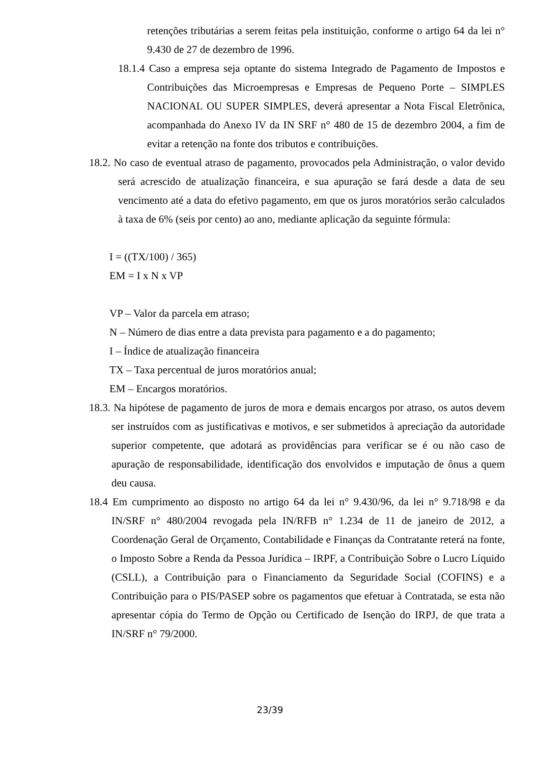retenções tributárias a serem feitas pela instituição, conforme o artigo 64 da lei n° 9.430 de 27 de dezembro de 1996.
18.1.4 Caso a empresa seja optante do sistema Integrado de Pagamento de Impostos e Contribuições das Microempresas e Empresas de Pequeno Porte – SIMPLES NACIONAL OU SUPER SIMPLES, deverá apresentar a Nota Fiscal Eletrônica, acompanhada do Anexo IV da IN SRF n° 480 de 15 de dezembro 2004, a fim de evitar a retenção na fonte dos tributos e contribuições.
18.2. No caso de eventual atraso de pagamento, provocados pela Administração, o valor devido será acrescido de atualização financeira, e sua apuração se fará desde a data de seu vencimento até a data do efetivo pagamento, em que os juros moratórios serão calculados à taxa de 6% (seis por cento) ao ano, mediante aplicação da seguinte fórmula:
I = ((TX/100) / 365)
EM = I x N x VP
VP – Valor da parcela em atraso;
N – Número de dias entre a data prevista para pagamento e a do pagamento;
I – Índice de atualização financeira
TX – Taxa percentual de juros moratórios anual;
EM – Encargos moratórios.
18.3. Na hipótese de pagamento de juros de mora e demais encargos por atraso, os autos devem ser instruídos com as justificativas e motivos, e ser submetidos à apreciação da autoridade superior competente, que adotará as providências para verificar se é ou não caso de apuração de responsabilidade, identificação dos envolvidos e imputação de ônus a quem deu causa.
18.4 Em cumprimento ao disposto no artigo 64 da lei n° 9.430/96, da lei n° 9.718/98 e da IN/SRF n° 480/2004 revogada pela IN/RFB n° 1.234 de 11 de janeiro de 2012, a Coordenação Geral de Orçamento, Contabilidade e Finanças da Contratante reterá na fonte, o Imposto Sobre a Renda da Pessoa Jurídica – IRPF, a Contribuição Sobre o Lucro Líquido (CSLL), a Contribuição para o Financiamento da Seguridade Social (COFINS) e a Contribuição para o PIS/PASEP sobre os pagamentos que efetuar à Contratada, se esta não apresentar cópia do Termo de Opção ou Certificado de Isenção do IRPJ, de que trata a IN/SRF n° 79/2000.
23/39